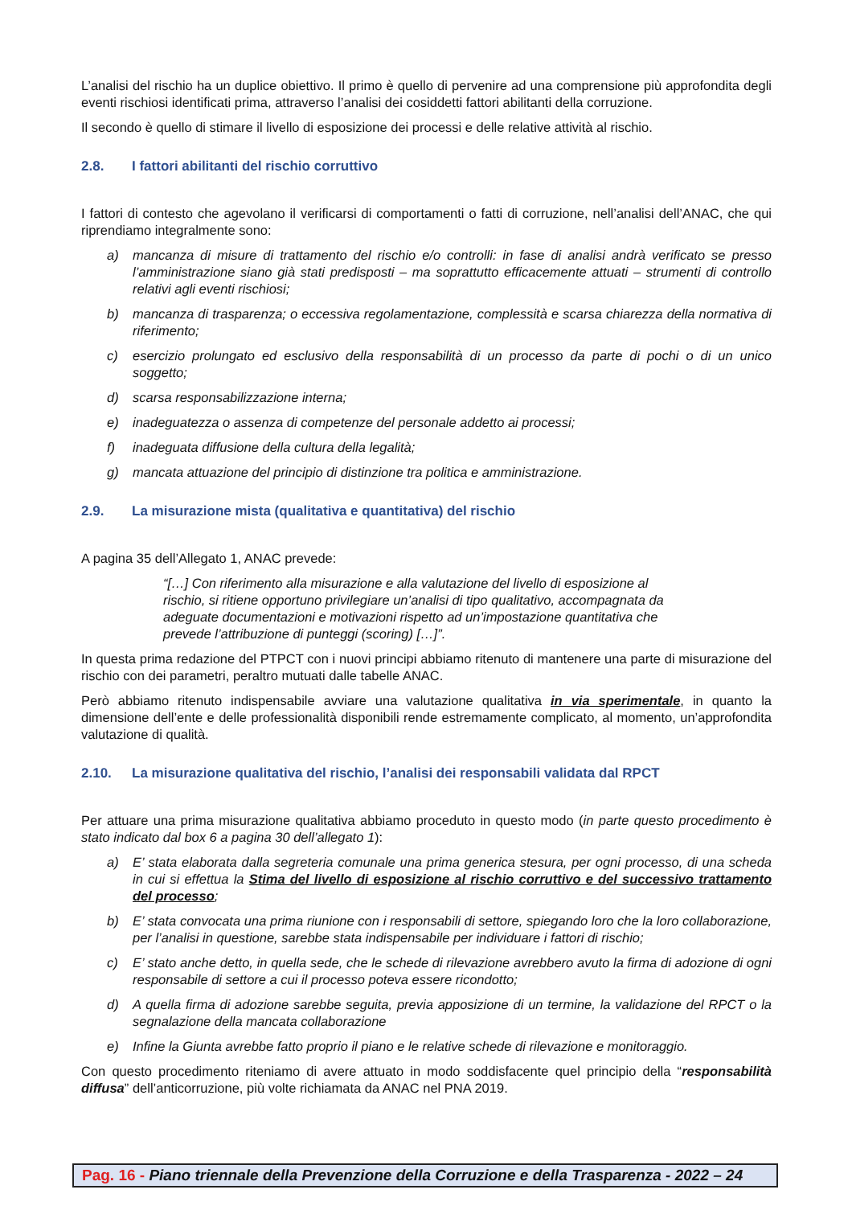L’analisi del rischio ha un duplice obiettivo. Il primo è quello di pervenire ad una comprensione più approfondita degli eventi rischiosi identificati prima, attraverso l’analisi dei cosiddetti fattori abilitanti della corruzione.
Il secondo è quello di stimare il livello di esposizione dei processi e delle relative attività al rischio.
2.8. I fattori abilitanti del rischio corruttivo
I fattori di contesto che agevolano il verificarsi di comportamenti o fatti di corruzione, nell’analisi dell’ANAC, che qui riprendiamo integralmente sono:
a) mancanza di misure di trattamento del rischio e/o controlli: in fase di analisi andrà verificato se presso l’amministrazione siano già stati predisposti – ma soprattutto efficacemente attuati – strumenti di controllo relativi agli eventi rischiosi;
b) mancanza di trasparenza; o eccessiva regolamentazione, complessità e scarsa chiarezza della normativa di riferimento;
c) esercizio prolungato ed esclusivo della responsabilità di un processo da parte di pochi o di un unico soggetto;
d) scarsa responsabilizzazione interna;
e) inadeguatezza o assenza di competenze del personale addetto ai processi;
f) inadeguata diffusione della cultura della legalità;
g) mancata attuazione del principio di distinzione tra politica e amministrazione.
2.9. La misurazione mista (qualitativa e quantitativa) del rischio
A pagina 35 dell’Allegato 1, ANAC prevede:
“[…] Con riferimento alla misurazione e alla valutazione del livello di esposizione al rischio, si ritiene opportuno privilegiare un’analisi di tipo qualitativo, accompagnata da adeguate documentazioni e motivazioni rispetto ad un’impostazione quantitativa che prevede l’attribuzione di punteggi (scoring) […]”.
In questa prima redazione del PTPCT con i nuovi principi abbiamo ritenuto di mantenere una parte di misurazione del rischio con dei parametri, peraltro mutuati dalle tabelle ANAC.
Però abbiamo ritenuto indispensabile avviare una valutazione qualitativa in via sperimentale, in quanto la dimensione dell’ente e delle professionalità disponibili rende estremamente complicato, al momento, un’approfondita valutazione di qualità.
2.10. La misurazione qualitativa del rischio, l’analisi dei responsabili validata dal RPCT
Per attuare una prima misurazione qualitativa abbiamo proceduto in questo modo (in parte questo procedimento è stato indicato dal box 6 a pagina 30 dell’allegato 1):
a) E’ stata elaborata dalla segreteria comunale una prima generica stesura, per ogni processo, di una scheda in cui si effettua la Stima del livello di esposizione al rischio corruttivo e del successivo trattamento del processo;
b) E’ stata convocata una prima riunione con i responsabili di settore, spiegando loro che la loro collaborazione, per l’analisi in questione, sarebbe stata indispensabile per individuare i fattori di rischio;
c) E’ stato anche detto, in quella sede, che le schede di rilevazione avrebbero avuto la firma di adozione di ogni responsabile di settore a cui il processo poteva essere ricondotto;
d) A quella firma di adozione sarebbe seguita, previa apposizione di un termine, la validazione del RPCT o la segnalazione della mancata collaborazione
e) Infine la Giunta avrebbe fatto proprio il piano e le relative schede di rilevazione e monitoraggio.
Con questo procedimento riteniamo di avere attuato in modo soddisfacente quel principio della “responsabilità diffusa” dell’anticorruzione, più volte richiamata da ANAC nel PNA 2019.
Pag. 16 - Piano triennale della Prevenzione della Corruzione e della Trasparenza - 2022 – 24